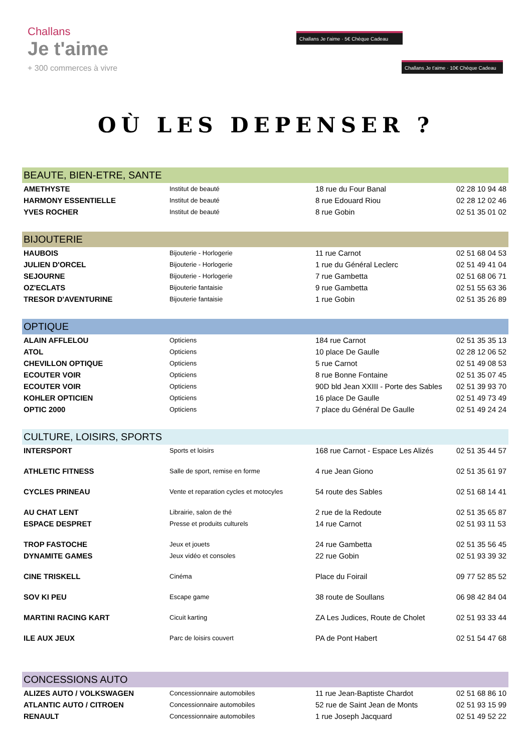Challans
Je t'aime
+ 300 commerces à vivre
Challans Je t'aime · 5€ Chèque Cadeau
Challans Je t'aime · 10€ Chèque Cadeau
OÙ LES DEPENSER ?
| BEAUTE, BIEN-ETRE, SANTE | | | |
| --- | --- | --- | --- |
| AMETHYSTE | Institut de beauté | 18 rue du Four Banal | 02 28 10 94 48 |
| HARMONY ESSENTIELLE | Institut de beauté | 8 rue Edouard Riou | 02 28 12 02 46 |
| YVES ROCHER | Institut de beauté | 8 rue Gobin | 02 51 35 01 02 |
| BIJOUTERIE | | | |
| HAUBOIS | Bijouterie - Horlogerie | 11 rue Carnot | 02 51 68 04 53 |
| JULIEN D'ORCEL | Bijouterie - Horlogerie | 1 rue du Général Leclerc | 02 51 49 41 04 |
| SEJOURNE | Bijouterie - Horlogerie | 7 rue Gambetta | 02 51 68 06 71 |
| OZ'ECLATS | Bijouterie fantaisie | 9 rue Gambetta | 02 51 55 63 36 |
| TRESOR D'AVENTURINE | Bijouterie fantaisie | 1 rue Gobin | 02 51 35 26 89 |
| OPTIQUE | | | |
| ALAIN AFFLELOU | Opticiens | 184 rue Carnot | 02 51 35 35 13 |
| ATOL | Opticiens | 10 place De Gaulle | 02 28 12 06 52 |
| CHEVILLON OPTIQUE | Opticiens | 5 rue Carnot | 02 51 49 08 53 |
| ECOUTER VOIR | Opticiens | 8 rue Bonne Fontaine | 02 51 35 07 45 |
| ECOUTER VOIR | Opticiens | 90D bld Jean XXIII - Porte des Sables | 02 51 39 93 70 |
| KOHLER OPTICIEN | Opticiens | 16 place De Gaulle | 02 51 49 73 49 |
| OPTIC 2000 | Opticiens | 7 place du Général De Gaulle | 02 51 49 24 24 |
| CULTURE, LOISIRS, SPORTS | | | |
| INTERSPORT | Sports et loisirs | 168 rue Carnot - Espace Les Alizés | 02 51 35 44 57 |
| ATHLETIC FITNESS | Salle de sport, remise en forme | 4 rue Jean Giono | 02 51 35 61 97 |
| CYCLES PRINEAU | Vente et reparation cycles et motocyles | 54 route des Sables | 02 51 68 14 41 |
| AU CHAT LENT | Librairie, salon de thé | 2 rue de la Redoute | 02 51 35 65 87 |
| ESPACE DESPRET | Presse et produits culturels | 14 rue Carnot | 02 51 93 11 53 |
| TROP FASTOCHE | Jeux et jouets | 24 rue Gambetta | 02 51 35 56 45 |
| DYNAMITE GAMES | Jeux vidéo et consoles | 22 rue Gobin | 02 51 93 39 32 |
| CINE TRISKELL | Cinéma | Place du Foirail | 09 77 52 85 52 |
| SOV KI PEU | Escape game | 38 route de Soullans | 06 98 42 84 04 |
| MARTINI RACING KART | Cicuit karting | ZA Les Judices, Route de Cholet | 02 51 93 33 44 |
| ILE AUX JEUX | Parc de loisirs couvert | PA de Pont Habert | 02 51 54 47 68 |
| CONCESSIONS AUTO | | | |
| ALIZES AUTO / VOLKSWAGEN | Concessionnaire automobiles | 11 rue Jean-Baptiste Chardot | 02 51 68 86 10 |
| ATLANTIC AUTO / CITROEN | Concessionnaire automobiles | 52 rue de Saint Jean de Monts | 02 51 93 15 99 |
| RENAULT | Concessionnaire automobiles | 1 rue Joseph Jacquard | 02 51 49 52 22 |